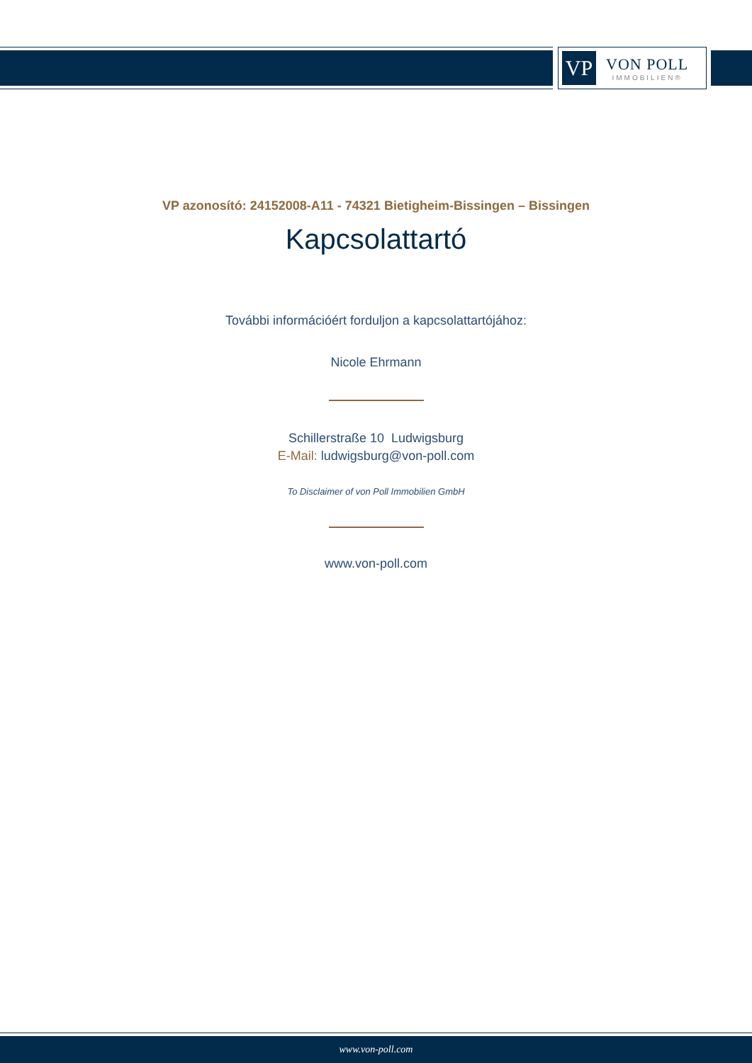VP
VON POLL
IMMOBILIEN®
VP azonosító: 24152008-A11 - 74321 Bietigheim-Bissingen – Bissingen
Kapcsolattartó
További információért forduljon a kapcsolattartójához:
Nicole Ehrmann
Schillerstraße 10 Ludwigsburg
E-Mail: ludwigsburg@von-poll.com
To Disclaimer of von Poll Immobilien GmbH
www.von-poll.com
www.von-poll.com